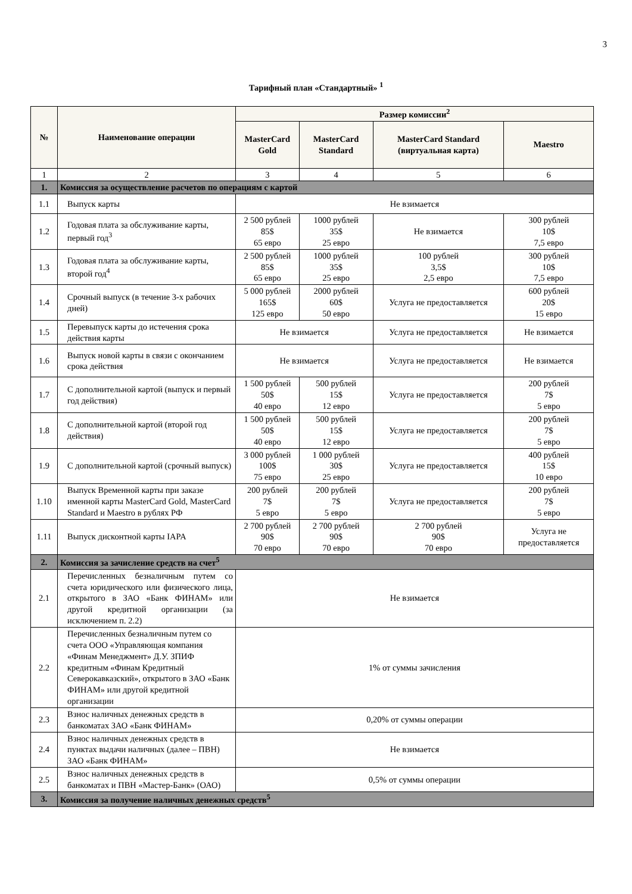3
Тарифный план «Стандартный» <sup>1</sup>
| № | Наименование операции | Размер комиссии<sup>2</sup> | | | |
| --- | --- | --- | --- | --- | --- |
| | | MasterCard Gold | MasterCard Standard | MasterCard Standard (виртуальная карта) | Maestro |
| 1 | 2 | 3 | 4 | 5 | 6 |
| 1. | Комиссия за осуществление расчетов по операциям с картой | | | | |
| 1.1 | Выпуск карты | Не взимается | | | |
| 1.2 | Годовая плата за обслуживание карты, первый год<sup>3</sup> | 2 500 рублей 85$ 65 евро | 1000 рублей 35$ 25 евро | Не взимается | 300 рублей 10$ 7,5 евро |
| 1.3 | Годовая плата за обслуживание карты, второй год<sup>4</sup> | 2 500 рублей 85$ 65 евро | 1000 рублей 35$ 25 евро | 100 рублей 3,5$ 2,5 евро | 300 рублей 10$ 7,5 евро |
| 1.4 | Срочный выпуск (в течение 3-х рабочих дней) | 5 000 рублей 165$ 125 евро | 2000 рублей 60$ 50 евро | Услуга не предоставляется | 600 рублей 20$ 15 евро |
| 1.5 | Перевыпуск карты до истечения срока действия карты | Не взимается | | Услуга не предоставляется | Не взимается |
| 1.6 | Выпуск новой карты в связи с окончанием срока действия | Не взимается | | Услуга не предоставляется | Не взимается |
| 1.7 | С дополнительной картой (выпуск и первый год действия) | 1 500 рублей 50$ 40 евро | 500 рублей 15$ 12 евро | Услуга не предоставляется | 200 рублей 7$ 5 евро |
| 1.8 | С дополнительной картой (второй год действия) | 1 500 рублей 50$ 40 евро | 500 рублей 15$ 12 евро | Услуга не предоставляется | 200 рублей 7$ 5 евро |
| 1.9 | С дополнительной картой (срочный выпуск) | 3 000 рублей 100$ 75 евро | 1 000 рублей 30$ 25 евро | Услуга не предоставляется | 400 рублей 15$ 10 евро |
| 1.10 | Выпуск Временной карты при заказе именной карты MasterCard Gold, MasterCard Standard и Maestro в рублях РФ | 200 рублей 7$ 5 евро | 200 рублей 7$ 5 евро | Услуга не предоставляется | 200 рублей 7$ 5 евро |
| 1.11 | Выпуск дисконтной карты IAPA | 2 700 рублей 90$ 70 евро | 2 700 рублей 90$ 70 евро | 2 700 рублей 90$ 70 евро | Услуга не предоставляется |
| 2. | Комиссия за зачисление средств на счет<sup>5</sup> | | | | |
| 2.1 | Перечисленных безналичным путем со счета юридического или физического лица, открытого в ЗАО «Банк ФИНАМ» или другой кредитной организации (за исключением п. 2.2) | Не взимается | | | |
| 2.2 | Перечисленных безналичным путем со счета ООО «Управляющая компания «Финам Менеджмент» Д.У. ЗПИФ кредитным «Финам Кредитный Северокавказский», открытого в ЗАО «Банк ФИНАМ» или другой кредитной организации | 1% от суммы зачисления | | | |
| 2.3 | Взнос наличных денежных средств в банкоматах ЗАО «Банк ФИНАМ» | 0,20% от суммы операции | | | |
| 2.4 | Взнос наличных денежных средств в пунктах выдачи наличных (далее – ПВН) ЗАО «Банк ФИНАМ» | Не взимается | | | |
| 2.5 | Взнос наличных денежных средств в банкоматах и ПВН «Мастер-Банк» (ОАО) | 0,5% от суммы операции | | | |
| 3. | Комиссия за получение наличных денежных средств<sup>5</sup> | | | | |